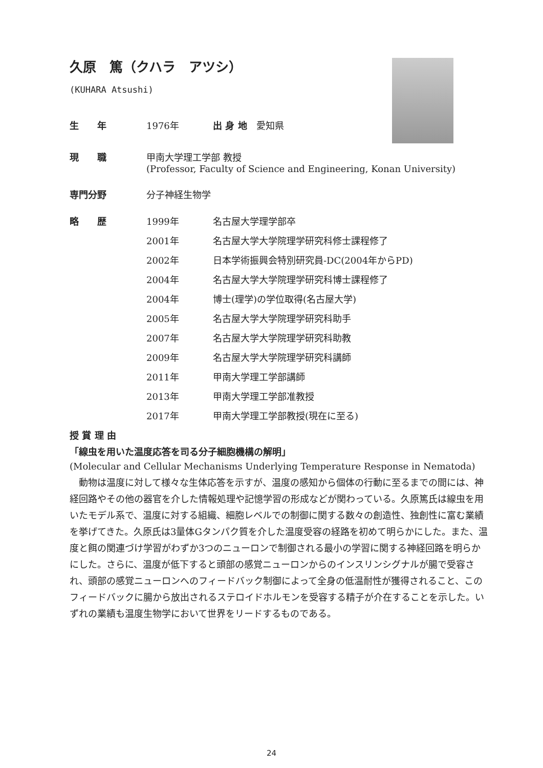久原　篤（クハラ　アツシ）
(KUHARA Atsushi)
| 生 年 | 1976年 | 出 身 地 愛知県 |
| 現 職 | 甲南大学理工学部 教授 (Professor, Faculty of Science and Engineering, Konan University) | |
| 専門分野 | 分子神経生物学 | |
| 略 歴 | 1999年 | 名古屋大学理学部卒 |
| | 2001年 | 名古屋大学大学院理学研究科修士課程修了 |
| | 2002年 | 日本学術振興会特別研究員-DC(2004年からPD) |
| | 2004年 | 名古屋大学大学院理学研究科博士課程修了 |
| | 2004年 | 博士(理学)の学位取得(名古屋大学) |
| | 2005年 | 名古屋大学大学院理学研究科助手 |
| | 2007年 | 名古屋大学大学院理学研究科助教 |
| | 2009年 | 名古屋大学大学院理学研究科講師 |
| | 2011年 | 甲南大学理工学部講師 |
| | 2013年 | 甲南大学理工学部准教授 |
| | 2017年 | 甲南大学理工学部教授(現在に至る) |
授 賞 理 由
「線虫を用いた温度応答を司る分子細胞機構の解明」
(Molecular and Cellular Mechanisms Underlying Temperature Response in Nematoda)
動物は温度に対して様々な生体応答を示すが、温度の感知から個体の行動に至るまでの間には、神経回路やその他の器官を介した情報処理や記憶学習の形成などが関わっている。久原篤氏は線虫を用いたモデル系で、温度に対する組織、細胞レベルでの制御に関する数々の創造性、独創性に富む業績を挙げてきた。久原氏は3量体Gタンパク質を介した温度受容の経路を初めて明らかにした。また、温度と餌の関連づけ学習がわずか3つのニューロンで制御される最小の学習に関する神経回路を明らかにした。さらに、温度が低下すると頭部の感覚ニューロンからのインスリンシグナルが腸で受容され、頭部の感覚ニューロンへのフィードバック制御によって全身の低温耐性が獲得されること、このフィードバックに腸から放出されるステロイドホルモンを受容する精子が介在することを示した。いずれの業績も温度生物学において世界をリードするものである。
24